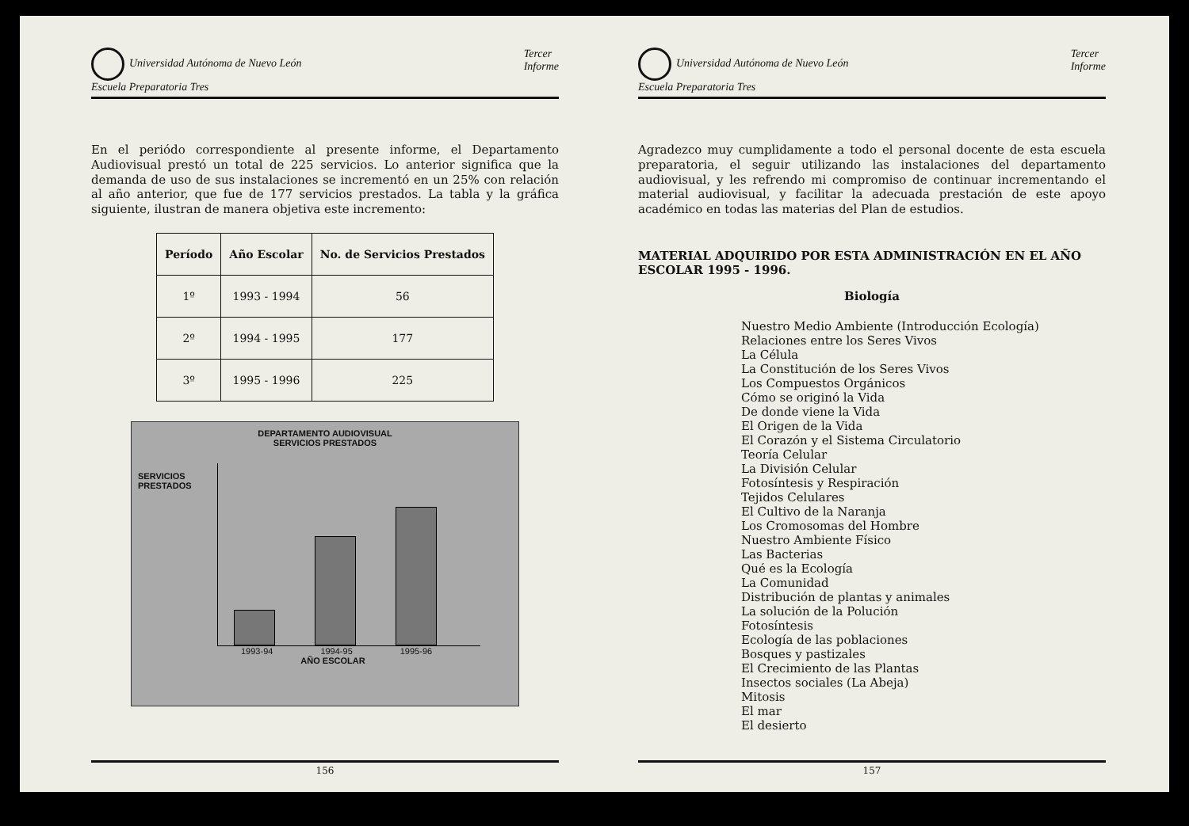Universidad Autónoma de Nuevo León
Escuela Preparatoria Tres
Tercer
Informe
En el periódo correspondiente al presente informe, el Departamento Audiovisual prestó un total de 225 servicios. Lo anterior significa que la demanda de uso de sus instalaciones se incrementó en un 25% con relación al año anterior, que fue de 177 servicios prestados. La tabla y la gráfica siguiente, ilustran de manera objetiva este incremento:
| Período | Año Escolar | No. de Servicios Prestados |
| --- | --- | --- |
| 1º | 1993 - 1994 | 56 |
| 2º | 1994 - 1995 | 177 |
| 3º | 1995 - 1996 | 225 |
DEPARTAMENTO AUDIOVISUAL
SERVICIOS PRESTADOS
SERVICIOS PRESTADOS
1993-94 1994-95 1995-96
AÑO ESCOLAR
156
Universidad Autónoma de Nuevo León
Escuela Preparatoria Tres
Tercer
Informe
Agradezco muy cumplidamente a todo el personal docente de esta escuela preparatoria, el seguir utilizando las instalaciones del departamento audiovisual, y les refrendo mi compromiso de continuar incrementando el material audiovisual, y facilitar la adecuada prestación de este apoyo académico en todas las materias del Plan de estudios.
MATERIAL ADQUIRIDO POR ESTA ADMINISTRACIÓN EN EL AÑO ESCOLAR 1995 - 1996.
Biología
Nuestro Medio Ambiente (Introducción Ecología)
Relaciones entre los Seres Vivos
La Célula
La Constitución de los Seres Vivos
Los Compuestos Orgánicos
Cómo se originó la Vida
De donde viene la Vida
El Origen de la Vida
El Corazón y el Sistema Circulatorio
Teoría Celular
La División Celular
Fotosíntesis y Respiración
Tejidos Celulares
El Cultivo de la Naranja
Los Cromosomas del Hombre
Nuestro Ambiente Físico
Las Bacterias
Qué es la Ecología
La Comunidad
Distribución de plantas y animales
La solución de la Polución
Fotosíntesis
Ecología de las poblaciones
Bosques y pastizales
El Crecimiento de las Plantas
Insectos sociales (La Abeja)
Mitosis
El mar
El desierto
157